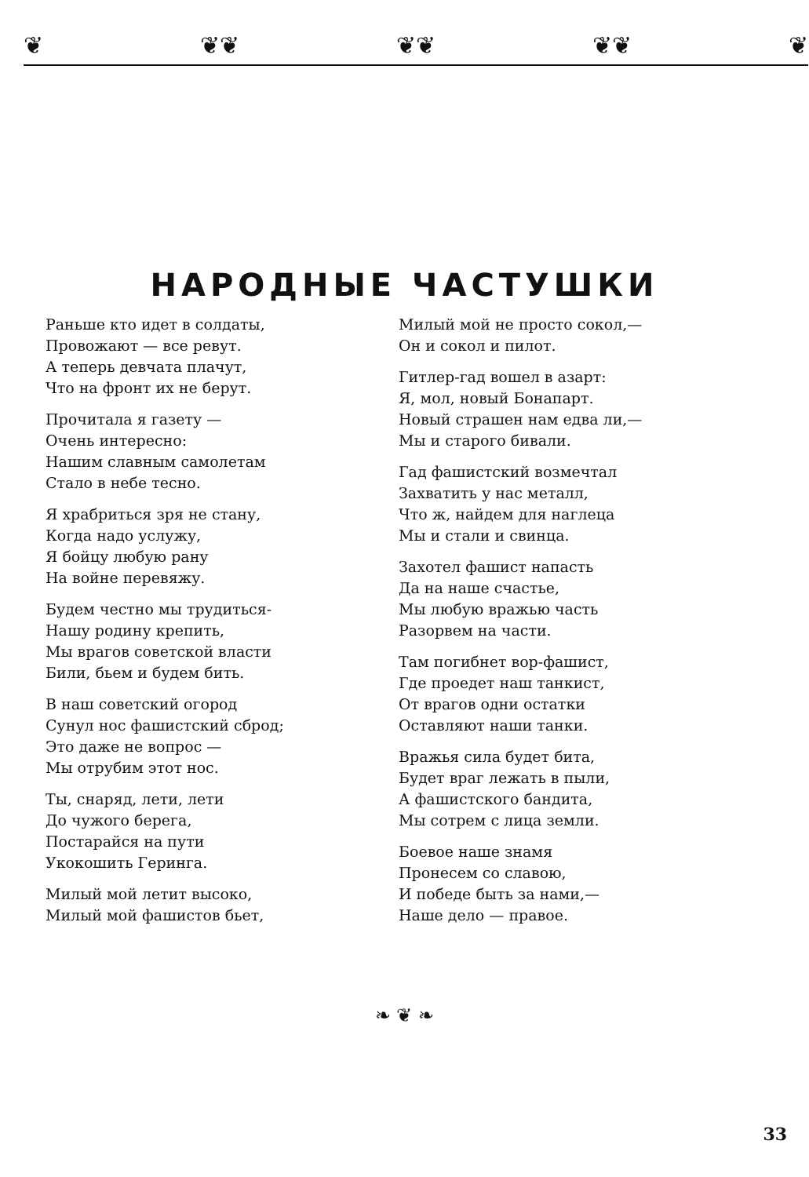❦ ❦❦ ❦❦ ❦❦ ❦
НАРОДНЫЕ ЧАСТУШКИ
Раньше кто идет в солдаты,
Провожают — все ревут.
А теперь девчата плачут,
Что на фронт их не берут.
Прочитала я газету —
Очень интересно:
Нашим славным самолетам
Стало в небе тесно.
Я храбриться зря не стану,
Когда надо услужу,
Я бойцу любую рану
На войне перевяжу.
Будем честно мы трудиться-
Нашу родину крепить,
Мы врагов советской власти
Били, бьем и будем бить.
В наш советский огород
Сунул нос фашистский сброд;
Это даже не вопрос —
Мы отрубим этот нос.
Ты, снаряд, лети, лети
До чужого берега,
Постарайся на пути
Укокошить Геринга.
Милый мой летит высоко,
Милый мой фашистов бьет,
Милый мой не просто сокол,—
Он и сокол и пилот.
Гитлер-гад вошел в азарт:
Я, мол, новый Бонапарт.
Новый страшен нам едва ли,—
Мы и старого бивали.
Гад фашистский возмечтал
Захватить у нас металл,
Что ж, найдем для наглеца
Мы и стали и свинца.
Захотел фашист напасть
Да на наше счастье,
Мы любую вражью часть
Разорвем на части.
Там погибнет вор-фашист,
Где проедет наш танкист,
От врагов одни остатки
Оставляют наши танки.
Вражья сила будет бита,
Будет враг лежать в пыли,
А фашистского бандита,
Мы сотрем с лица земли.
Боевое наше знамя
Пронесем со славою,
И победе быть за нами,—
Наше дело — правое.
❧ ❦ ❧
33